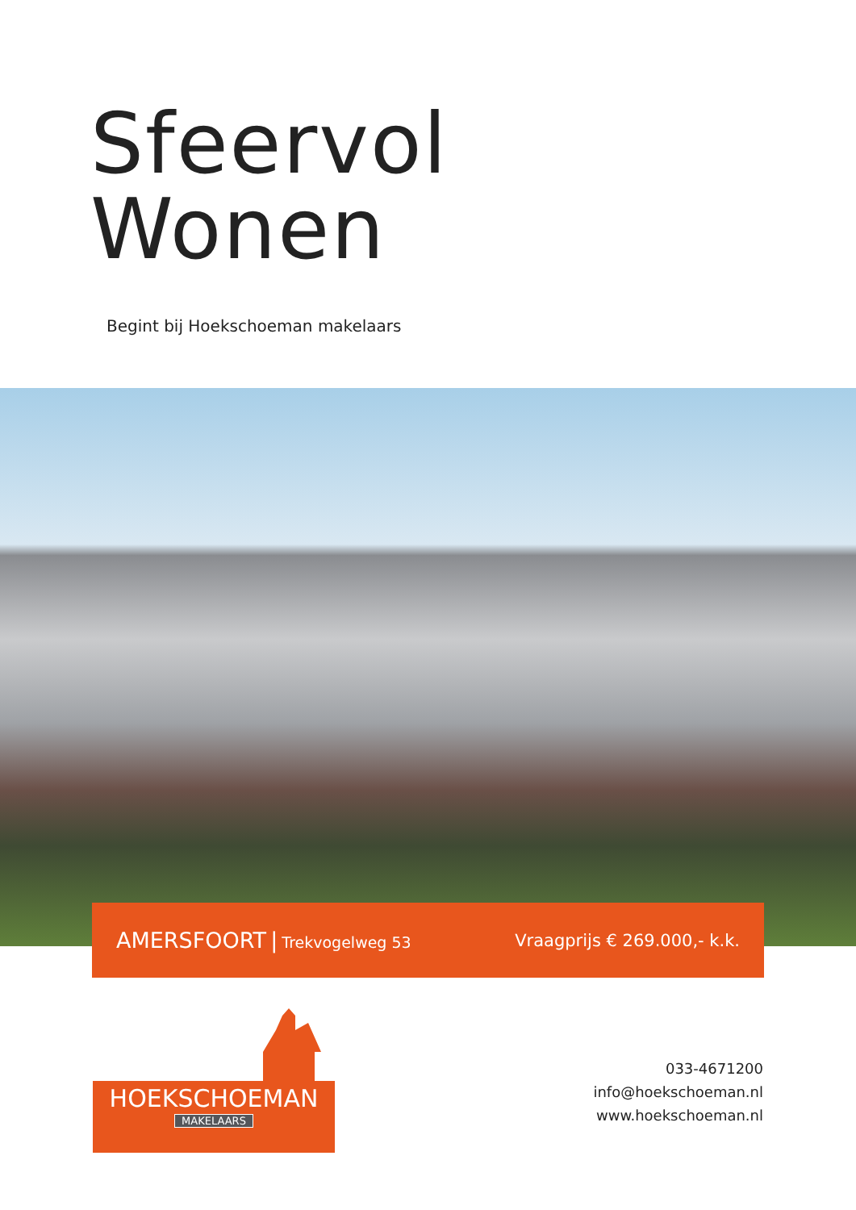Sfeervol
Wonen
Begint bij Hoekschoeman makelaars
AMERSFOORT | Trekvogelweg 53 Vraagprijs € 269.000,- k.k.
HOEKSCHOEMAN
MAKELAARS
033-4671200
info@hoekschoeman.nl
www.hoekschoeman.nl